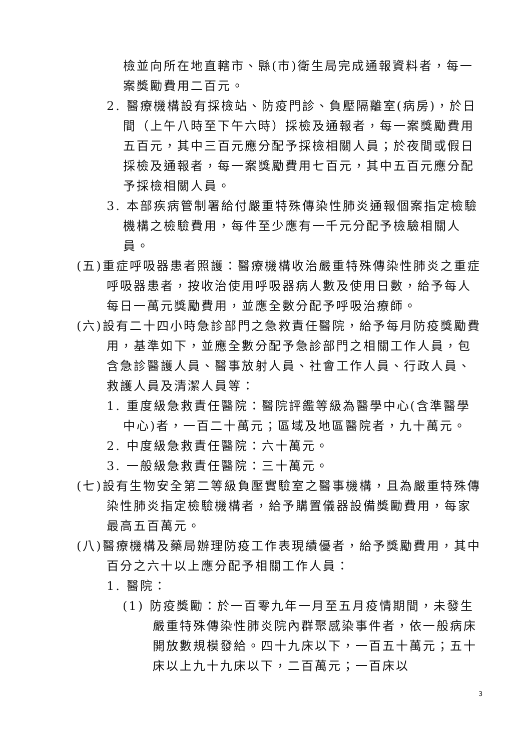檢並向所在地直轄市、縣(市)衛生局完成通報資料者，每一案獎勵費用二百元。
2. 醫療機構設有採檢站、防疫門診、負壓隔離室(病房)，於日間（上午八時至下午六時）採檢及通報者，每一案獎勵費用五百元，其中三百元應分配予採檢相關人員；於夜間或假日採檢及通報者，每一案獎勵費用七百元，其中五百元應分配予採檢相關人員。
3. 本部疾病管制署給付嚴重特殊傳染性肺炎通報個案指定檢驗機構之檢驗費用，每件至少應有一千元分配予檢驗相關人員。
(五)重症呼吸器患者照護：醫療機構收治嚴重特殊傳染性肺炎之重症呼吸器患者，按收治使用呼吸器病人數及使用日數，給予每人每日一萬元獎勵費用，並應全數分配予呼吸治療師。
(六)設有二十四小時急診部門之急救責任醫院，給予每月防疫獎勵費用，基準如下，並應全數分配予急診部門之相關工作人員，包含急診醫護人員、醫事放射人員、社會工作人員、行政人員、救護人員及清潔人員等：
1. 重度級急救責任醫院：醫院評鑑等級為醫學中心(含準醫學中心)者，一百二十萬元；區域及地區醫院者，九十萬元。
2. 中度級急救責任醫院：六十萬元。
3. 一般級急救責任醫院：三十萬元。
(七)設有生物安全第二等級負壓實驗室之醫事機構，且為嚴重特殊傳染性肺炎指定檢驗機構者，給予購置儀器設備獎勵費用，每家最高五百萬元。
(八)醫療機構及藥局辦理防疫工作表現績優者，給予獎勵費用，其中百分之六十以上應分配予相關工作人員：
1. 醫院：
(1) 防疫獎勵：於一百零九年一月至五月疫情期間，未發生嚴重特殊傳染性肺炎院內群聚感染事件者，依一般病床開放數規模發給。四十九床以下，一百五十萬元；五十床以上九十九床以下，二百萬元；一百床以
3